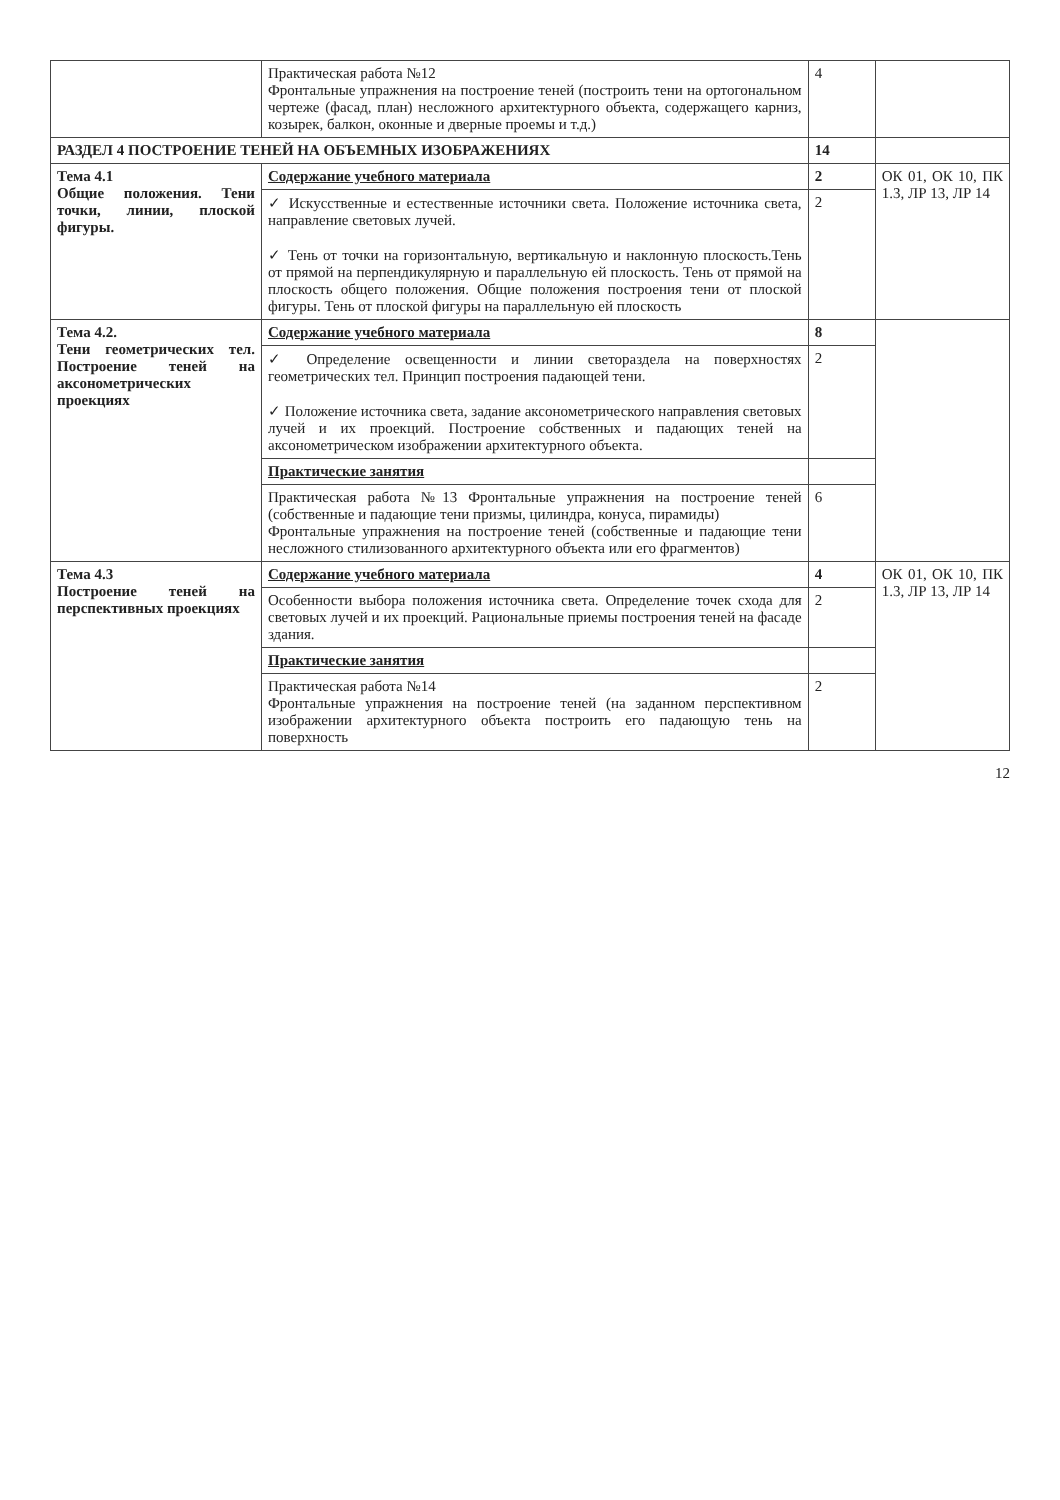| | Практическая работа №12 Фронтальные упражнения на построение теней (построить тени на ортогональном чертеже (фасад, план) несложного архитектурного объекта, содержащего карниз, козырек, балкон, оконные и дверные проемы и т.д.) | 4 | |
| РАЗДЕЛ 4 ПОСТРОЕНИЕ ТЕНЕЙ НА ОБЪЕМНЫХ ИЗОБРАЖЕНИЯХ | | 14 | |
| Тема 4.1 Общие положения. Тени точки, линии, плоской фигуры. | Содержание учебного материала | 2 | ОК 01, ОК 10, ПК 1.3, ЛР 13, ЛР 14 |
| | ✓ Искусственные и естественные источники света. Положение источника света, направление световых лучей. ✓ Тень от точки на горизонтальную, вертикальную и наклонную плоскость.Тень от прямой на перпендикулярную и параллельную ей плоскость. Тень от прямой на плоскость общего положения. Общие положения построения тени от плоской фигуры. Тень от плоской фигуры на параллельную ей плоскость | 2 | |
| Тема 4.2. Тени геометрических тел. Построение теней на аксонометрических проекциях | Содержание учебного материала | 8 | |
| | ✓ Определение освещенности и линии светораздела на поверхностях геометрических тел. Принцип построения падающей тени. ✓ Положение источника света, задание аксонометрического направления световых лучей и их проекций. Построение собственных и падающих теней на аксонометрическом изображении архитектурного объекта. | 2 | |
| | Практические занятия | | |
| | Практическая работа №13 Фронтальные упражнения на построение теней (собственные и падающие тени призмы, цилиндра, конуса, пирамиды) Фронтальные упражнения на построение теней (собственные и падающие тени несложного стилизованного архитектурного объекта или его фрагментов) | 6 | |
| Тема 4.3 Построение теней на перспективных проекциях | Содержание учебного материала | 4 | ОК 01, ОК 10, ПК 1.3, ЛР 13, ЛР 14 |
| | Особенности выбора положения источника света. Определение точек схода для световых лучей и их проекций. Рациональные приемы построения теней на фасаде здания. | 2 | |
| | Практические занятия | | |
| | Практическая работа №14 Фронтальные упражнения на построение теней (на заданном перспективном изображении архитектурного объекта построить его падающую тень на поверхность | 2 | |
12